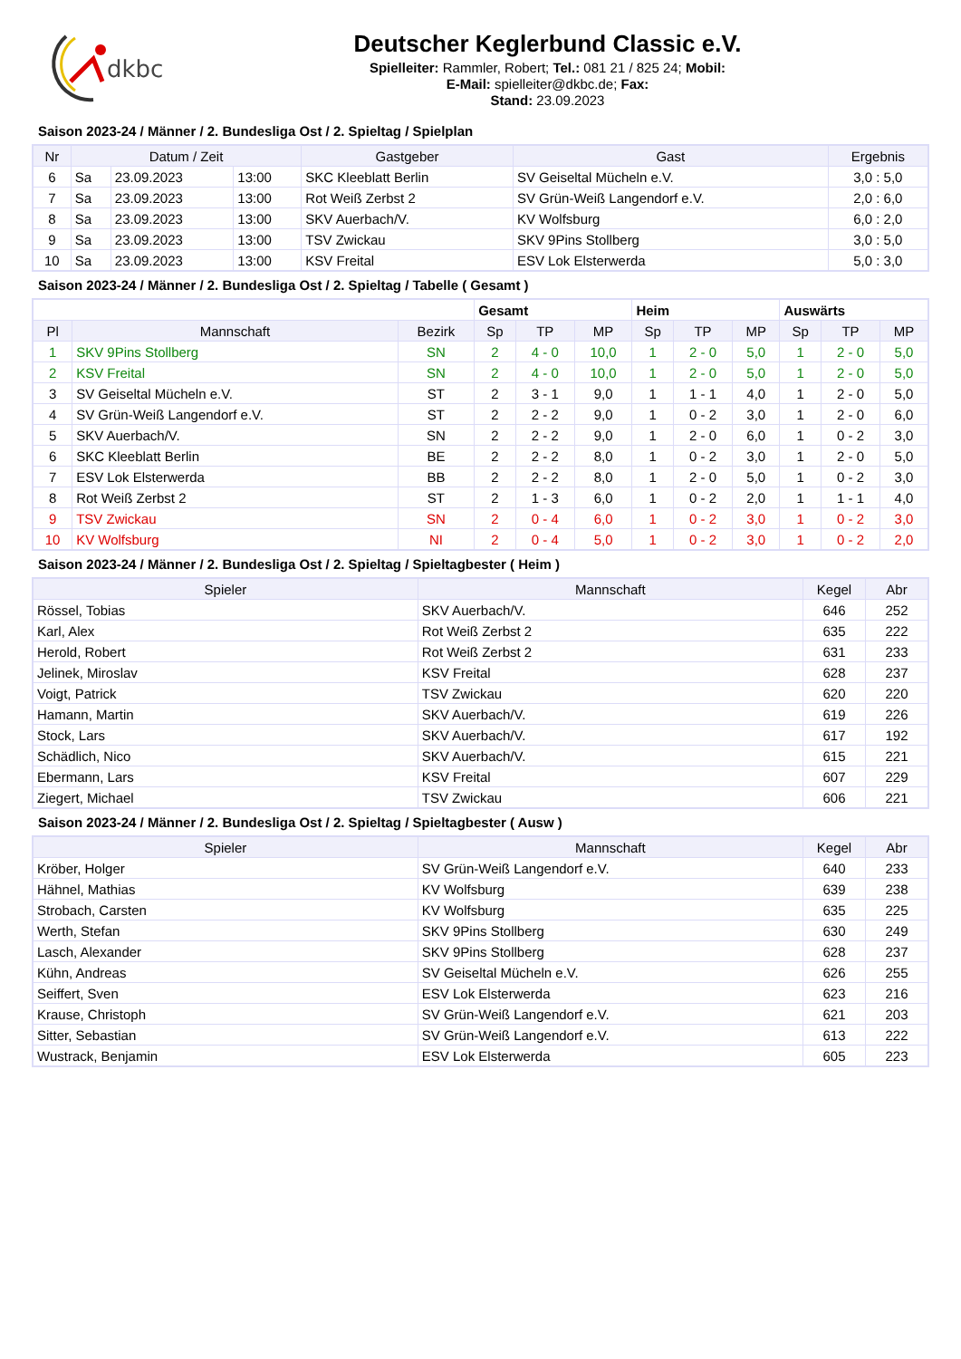dkbc
Deutscher Keglerbund Classic e.V.
Spielleiter: Rammler, Robert; Tel.: 081 21 / 825 24; Mobil:
E-Mail: spielleiter@dkbc.de; Fax:
Stand: 23.09.2023
Saison 2023-24 / Männer / 2. Bundesliga Ost / 2. Spieltag / Spielplan
| Nr | Datum / Zeit | | | Gastgeber | Gast | Ergebnis |
| --- | --- | --- | --- | --- | --- | --- |
| 6 | Sa | 23.09.2023 | 13:00 | SKC Kleeblatt Berlin | SV Geiseltal Mücheln e.V. | 3,0 : 5,0 |
| 7 | Sa | 23.09.2023 | 13:00 | Rot Weiß Zerbst 2 | SV Grün-Weiß Langendorf e.V. | 2,0 : 6,0 |
| 8 | Sa | 23.09.2023 | 13:00 | SKV Auerbach/V. | KV Wolfsburg | 6,0 : 2,0 |
| 9 | Sa | 23.09.2023 | 13:00 | TSV Zwickau | SKV 9Pins Stollberg | 3,0 : 5,0 |
| 10 | Sa | 23.09.2023 | 13:00 | KSV Freital | ESV Lok Elsterwerda | 5,0 : 3,0 |
Saison 2023-24 / Männer / 2. Bundesliga Ost / 2. Spieltag / Tabelle ( Gesamt )
| | | | Gesamt | | | Heim | | | Auswärts | | |
| Pl | Mannschaft | Bezirk | Sp | TP | MP | Sp | TP | MP | Sp | TP | MP |
| 1 | SKV 9Pins Stollberg | SN | 2 | 4 - 0 | 10,0 | 1 | 2 - 0 | 5,0 | 1 | 2 - 0 | 5,0 |
| 2 | KSV Freital | SN | 2 | 4 - 0 | 10,0 | 1 | 2 - 0 | 5,0 | 1 | 2 - 0 | 5,0 |
| 3 | SV Geiseltal Mücheln e.V. | ST | 2 | 3 - 1 | 9,0 | 1 | 1 - 1 | 4,0 | 1 | 2 - 0 | 5,0 |
| 4 | SV Grün-Weiß Langendorf e.V. | ST | 2 | 2 - 2 | 9,0 | 1 | 0 - 2 | 3,0 | 1 | 2 - 0 | 6,0 |
| 5 | SKV Auerbach/V. | SN | 2 | 2 - 2 | 9,0 | 1 | 2 - 0 | 6,0 | 1 | 0 - 2 | 3,0 |
| 6 | SKC Kleeblatt Berlin | BE | 2 | 2 - 2 | 8,0 | 1 | 0 - 2 | 3,0 | 1 | 2 - 0 | 5,0 |
| 7 | ESV Lok Elsterwerda | BB | 2 | 2 - 2 | 8,0 | 1 | 2 - 0 | 5,0 | 1 | 0 - 2 | 3,0 |
| 8 | Rot Weiß Zerbst 2 | ST | 2 | 1 - 3 | 6,0 | 1 | 0 - 2 | 2,0 | 1 | 1 - 1 | 4,0 |
| 9 | TSV Zwickau | SN | 2 | 0 - 4 | 6,0 | 1 | 0 - 2 | 3,0 | 1 | 0 - 2 | 3,0 |
| 10 | KV Wolfsburg | NI | 2 | 0 - 4 | 5,0 | 1 | 0 - 2 | 3,0 | 1 | 0 - 2 | 2,0 |
Saison 2023-24 / Männer / 2. Bundesliga Ost / 2. Spieltag / Spieltagbester ( Heim )
| Spieler | Mannschaft | Kegel | Abr |
| --- | --- | --- | --- |
| Rössel, Tobias | SKV Auerbach/V. | 646 | 252 |
| Karl, Alex | Rot Weiß Zerbst 2 | 635 | 222 |
| Herold, Robert | Rot Weiß Zerbst 2 | 631 | 233 |
| Jelinek, Miroslav | KSV Freital | 628 | 237 |
| Voigt, Patrick | TSV Zwickau | 620 | 220 |
| Hamann, Martin | SKV Auerbach/V. | 619 | 226 |
| Stock, Lars | SKV Auerbach/V. | 617 | 192 |
| Schädlich, Nico | SKV Auerbach/V. | 615 | 221 |
| Ebermann, Lars | KSV Freital | 607 | 229 |
| Ziegert, Michael | TSV Zwickau | 606 | 221 |
Saison 2023-24 / Männer / 2. Bundesliga Ost / 2. Spieltag / Spieltagbester ( Ausw )
| Spieler | Mannschaft | Kegel | Abr |
| --- | --- | --- | --- |
| Kröber, Holger | SV Grün-Weiß Langendorf e.V. | 640 | 233 |
| Hähnel, Mathias | KV Wolfsburg | 639 | 238 |
| Strobach, Carsten | KV Wolfsburg | 635 | 225 |
| Werth, Stefan | SKV 9Pins Stollberg | 630 | 249 |
| Lasch, Alexander | SKV 9Pins Stollberg | 628 | 237 |
| Kühn, Andreas | SV Geiseltal Mücheln e.V. | 626 | 255 |
| Seiffert, Sven | ESV Lok Elsterwerda | 623 | 216 |
| Krause, Christoph | SV Grün-Weiß Langendorf e.V. | 621 | 203 |
| Sitter, Sebastian | SV Grün-Weiß Langendorf e.V. | 613 | 222 |
| Wustrack, Benjamin | ESV Lok Elsterwerda | 605 | 223 |